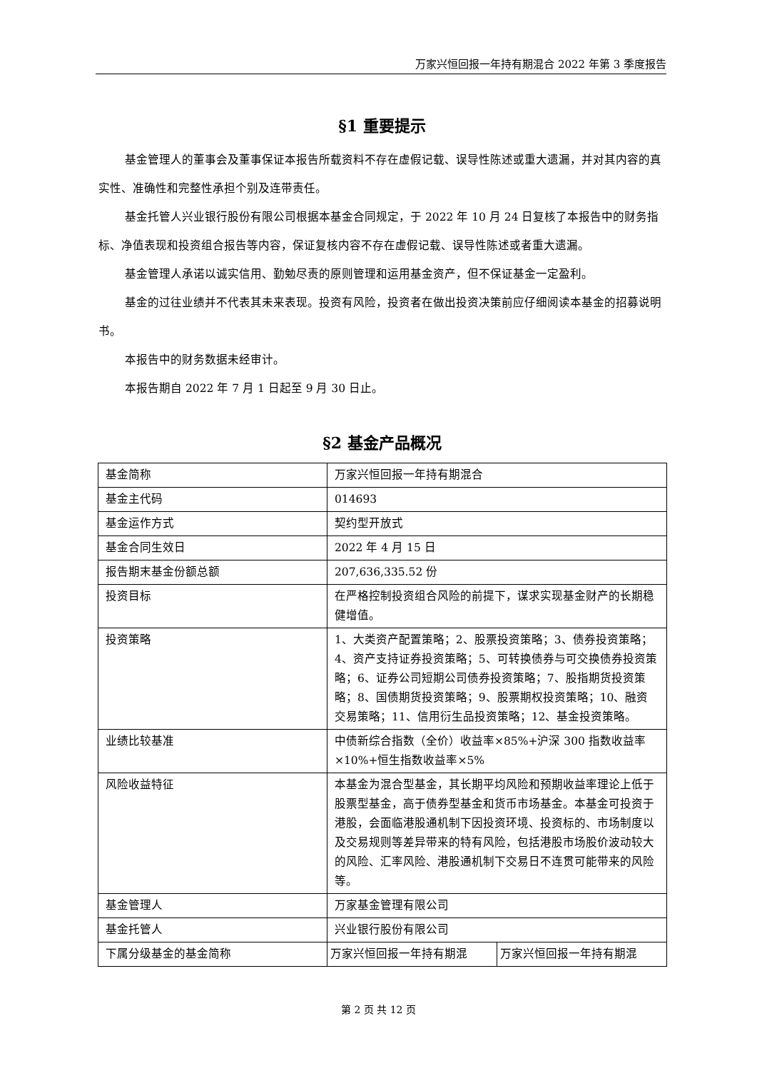万家兴恒回报一年持有期混合 2022 年第 3 季度报告
§1 重要提示
基金管理人的董事会及董事保证本报告所载资料不存在虚假记载、误导性陈述或重大遗漏，并对其内容的真实性、准确性和完整性承担个别及连带责任。
基金托管人兴业银行股份有限公司根据本基金合同规定，于 2022 年 10 月 24 日复核了本报告中的财务指标、净值表现和投资组合报告等内容，保证复核内容不存在虚假记载、误导性陈述或者重大遗漏。
基金管理人承诺以诚实信用、勤勉尽责的原则管理和运用基金资产，但不保证基金一定盈利。
基金的过往业绩并不代表其未来表现。投资有风险，投资者在做出投资决策前应仔细阅读本基金的招募说明书。
本报告中的财务数据未经审计。
本报告期自 2022 年 7 月 1 日起至 9 月 30 日止。
§2 基金产品概况
| 基金简称 | 万家兴恒回报一年持有期混合 | |
| 基金主代码 | 014693 | |
| 基金运作方式 | 契约型开放式 | |
| 基金合同生效日 | 2022 年 4 月 15 日 | |
| 报告期末基金份额总额 | 207,636,335.52 份 | |
| 投资目标 | 在严格控制投资组合风险的前提下，谋求实现基金财产的长期稳健增值。 | |
| 投资策略 | 1、大类资产配置策略；2、股票投资策略；3、债券投资策略；4、资产支持证券投资策略；5、可转换债券与可交换债券投资策略；6、证券公司短期公司债券投资策略；7、股指期货投资策略；8、国债期货投资策略；9、股票期权投资策略；10、融资交易策略；11、信用衍生品投资策略；12、基金投资策略。 | |
| 业绩比较基准 | 中债新综合指数（全价）收益率×85%+沪深 300 指数收益率×10%+恒生指数收益率×5% | |
| 风险收益特征 | 本基金为混合型基金，其长期平均风险和预期收益率理论上低于股票型基金，高于债券型基金和货币市场基金。本基金可投资于港股，会面临港股通机制下因投资环境、投资标的、市场制度以及交易规则等差异带来的特有风险，包括港股市场股价波动较大的风险、汇率风险、港股通机制下交易日不连贯可能带来的风险等。 | |
| 基金管理人 | 万家基金管理有限公司 | |
| 基金托管人 | 兴业银行股份有限公司 | |
| 下属分级基金的基金简称 | 万家兴恒回报一年持有期混 | 万家兴恒回报一年持有期混 |
第 2 页 共 12 页